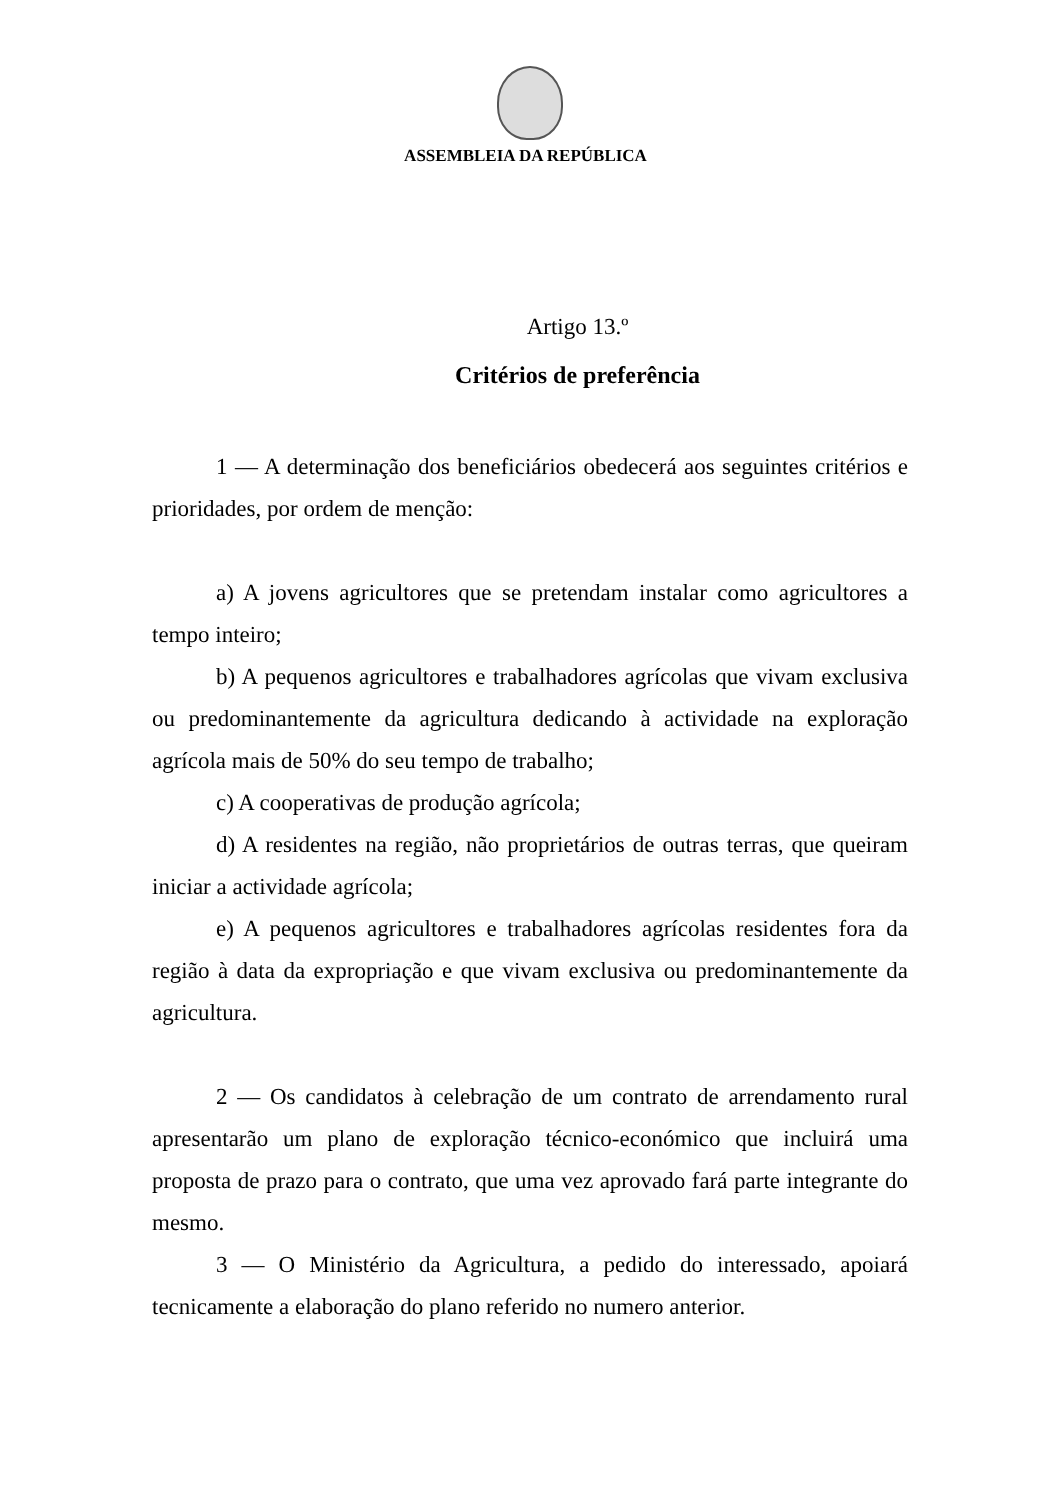ASSEMBLEIA DA REPÚBLICA
Artigo 13.º
Critérios de preferência
1 — A determinação dos beneficiários obedecerá aos seguintes critérios e prioridades, por ordem de menção:
a) A jovens agricultores que se pretendam instalar como agricultores a tempo inteiro;
b) A pequenos agricultores e trabalhadores agrícolas que vivam exclusiva ou predominantemente da agricultura dedicando à actividade na exploração agrícola mais de 50% do seu tempo de trabalho;
c) A cooperativas de produção agrícola;
d) A residentes na região, não proprietários de outras terras, que queiram iniciar a actividade agrícola;
e) A pequenos agricultores e trabalhadores agrícolas residentes fora da região à data da expropriação e que vivam exclusiva ou predominantemente da agricultura.
2 — Os candidatos à celebração de um contrato de arrendamento rural apresentarão um plano de exploração técnico-económico que incluirá uma proposta de prazo para o contrato, que uma vez aprovado fará parte integrante do mesmo.
3 — O Ministério da Agricultura, a pedido do interessado, apoiará tecnicamente a elaboração do plano referido no numero anterior.